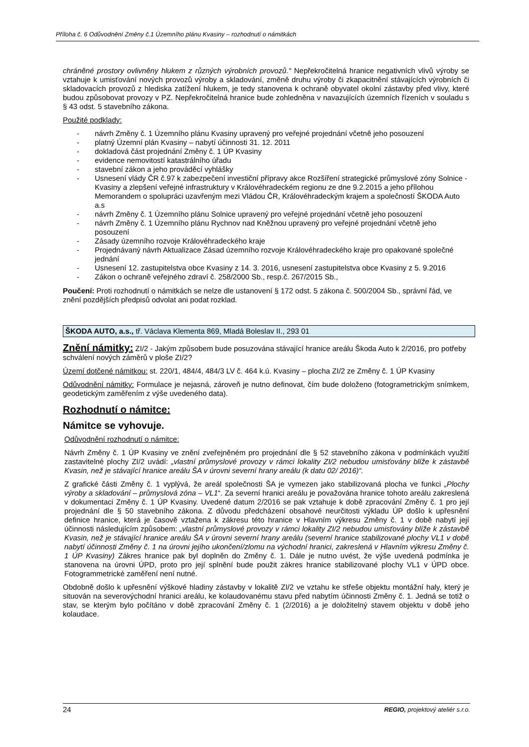Příloha č. 6 Odůvodnění Změny č.1 Územního plánu Kvasiny – rozhodnutí o námitkách
chráněné prostory ovlivněny hlukem z různých výrobních provozů.“ Nepřekročitelná hranice negativních vlivů výroby se vztahuje k umisťování nových provozů výroby a skladování, změně druhu výroby či zkapacitnění stávajících výrobních či skladovacích provozů z hlediska zatížení hlukem, je tedy stanovena k ochraně obyvatel okolní zástavby před vlivy, které budou způsobovat provozy v PZ. Nepřekročitelná hranice bude zohledněna v navazujících územních řízeních v souladu s § 43 odst. 5 stavebního zákona.
Použité podklady:
- návrh Změny č. 1 Územního plánu Kvasiny upravený pro veřejné projednání včetně jeho posouzení
- platný Územní plán Kvasiny – nabytí účinnosti 31. 12. 2011
- dokladová část projednání Změny č. 1 ÚP Kvasiny
- evidence nemovitostí katastrálního úřadu
- stavební zákon a jeho prováděcí vyhlášky
- Usnesení vlády ČR č.97 k zabezpečení investiční přípravy akce Rozšíření strategické průmyslové zóny Solnice - Kvasiny a zlepšení veřejné infrastruktury v Královéhradeckém regionu ze dne 9.2.2015 a jeho přílohou Memorandem o spolupráci uzavřeným mezi Vládou ČR, Královéhradeckým krajem a společností ŠKODA Auto a.s
- návrh Změny č. 1 Územního plánu Solnice upravený pro veřejné projednání včetně jeho posouzení
- návrh Změny č. 1 Územního plánu Rychnov nad Kněžnou upravený pro veřejné projednání včetně jeho posouzení
- Zásady územního rozvoje Královéhradeckého kraje
- Projednávaný návrh Aktualizace Zásad územního rozvoje Královéhradeckého kraje pro opakované společné jednání
- Usnesení 12. zastupitelstva obce Kvasiny z 14. 3. 2016, usnesení zastupitelstva obce Kvasiny z 5. 9.2016
- Zákon o ochraně veřejného zdraví č. 258/2000 Sb., resp.č. 267/2015 Sb.,
Poučení: Proti rozhodnutí o námitkách se nelze dle ustanovení § 172 odst. 5 zákona č. 500/2004 Sb., správní řád, ve znění pozdějších předpisů odvolat ani podat rozklad.
ŠKODA AUTO, a.s., tř. Václava Klementa 869, Mladá Boleslav II., 293 01
Znění námitky: ZI/2 - Jakým způsobem bude posuzována stávající hranice areálu Škoda Auto k 2/2016, pro potřeby schválení nových záměrů v ploše ZI/2?
Území dotčené námitkou: st. 220/1, 484/4, 484/3 LV č. 464 k.ú. Kvasiny – plocha ZI/2 ze Změny č. 1 ÚP Kvasiny
Odůvodnění námitky: Formulace je nejasná, zároveň je nutno definovat, čím bude doloženo (fotogrametrickým snímkem, geodetickým zaměřením z výše uvedeného data).
Rozhodnutí o námitce:
Námitce se vyhovuje.
Odůvodnění rozhodnutí o námitce:
Návrh Změny č. 1 ÚP Kvasiny ve znění zveřejněném pro projednání dle § 52 stavebního zákona v podmínkách využití zastavitelné plochy ZI/2 uvádí: „vlastní průmyslové provozy v rámci lokality ZI/2 nebudou umisťovány blíže k zástavbě Kvasin, než je stávající hranice areálu ŠA v úrovni severní hrany areálu (k datu 02/ 2016)“.
Z grafické části Změny č. 1 vyplývá, že areál společnosti ŠA je vymezen jako stabilizovaná plocha ve funkci „Plochy výroby a skladování – průmyslová zóna – VL1“. Za severní hranici areálu je považována hranice tohoto areálu zakreslená v dokumentaci Změny č. 1 ÚP Kvasiny. Uvedené datum 2/2016 se pak vztahuje k době zpracování Změny č. 1 pro její projednání dle § 50 stavebního zákona. Z důvodu předcházení obsahové neurčitosti výkladu ÚP došlo k upřesnění definice hranice, která je časově vztažena k zákresu této hranice v Hlavním výkresu Změny č. 1 v době nabytí její účinnosti následujícím způsobem: „vlastní průmyslové provozy v rámci lokality ZI/2 nebudou umisťovány blíže k zástavbě Kvasin, než je stávající hranice areálu ŠA v úrovni severní hrany areálu (severní hranice stabilizované plochy VL1 v době nabytí účinnosti Změny č. 1 na úrovni jejího ukončení/zlomu na východní hranici, zakreslená v Hlavním výkresu Změny č. 1 ÚP Kvasiny) Zákres hranice pak byl doplněn do Změny č. 1. Dále je nutno uvést, že výše uvedená podmínka je stanovena na úrovni ÚPD, proto pro její splnění bude použit zákres hranice stabilizované plochy VL1 v ÚPD obce. Fotogrammetrické zaměření není nutné.
Obdobně došlo k upřesnění výškové hladiny zástavby v lokalitě ZI/2 ve vztahu ke střeše objektu montážní haly, který je situován na severovýchodní hranici areálu, ke kolaudovanému stavu před nabytím účinnosti Změny č. 1. Jedná se totiž o stav, se kterým bylo počítáno v době zpracování Změny č. 1 (2/2016) a je doložitelný stavem objektu v době jeho kolaudace.
24 REGIO, projektový ateliér s.r.o.